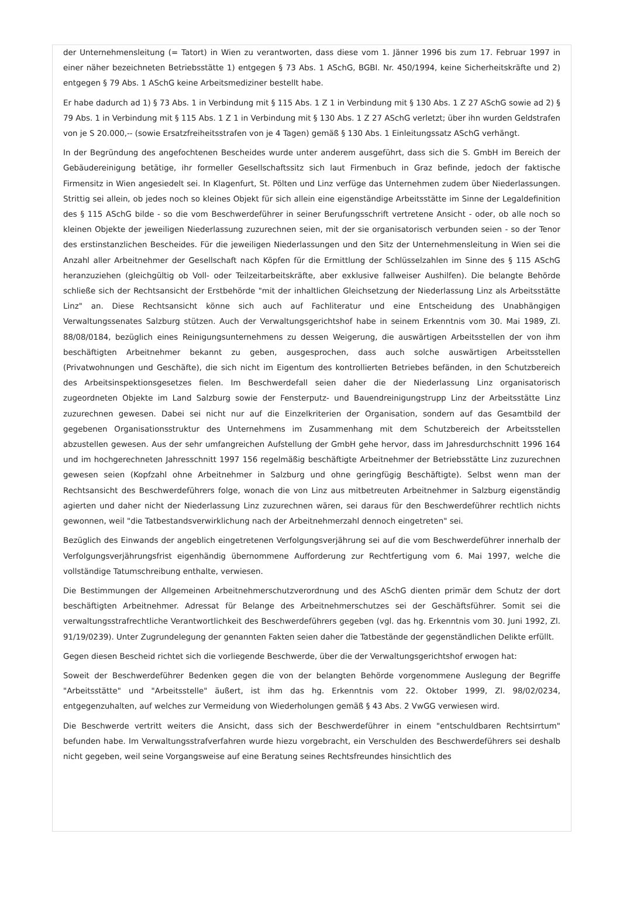der Unternehmensleitung (= Tatort) in Wien zu verantworten, dass diese vom 1. Jänner 1996 bis zum 17. Februar 1997 in einer näher bezeichneten Betriebsstätte 1) entgegen § 73 Abs. 1 ASchG, BGBl. Nr. 450/1994, keine Sicherheitskräfte und 2) entgegen § 79 Abs. 1 ASchG keine Arbeitsmediziner bestellt habe.
Er habe dadurch ad 1) § 73 Abs. 1 in Verbindung mit § 115 Abs. 1 Z 1 in Verbindung mit § 130 Abs. 1 Z 27 ASchG sowie ad 2) § 79 Abs. 1 in Verbindung mit § 115 Abs. 1 Z 1 in Verbindung mit § 130 Abs. 1 Z 27 ASchG verletzt; über ihn wurden Geldstrafen von je S 20.000,-- (sowie Ersatzfreiheitsstrafen von je 4 Tagen) gemäß § 130 Abs. 1 Einleitungssatz ASchG verhängt.
In der Begründung des angefochtenen Bescheides wurde unter anderem ausgeführt, dass sich die S. GmbH im Bereich der Gebäudereinigung betätige, ihr formeller Gesellschaftssitz sich laut Firmenbuch in Graz befinde, jedoch der faktische Firmensitz in Wien angesiedelt sei. In Klagenfurt, St. Pölten und Linz verfüge das Unternehmen zudem über Niederlassungen. Strittig sei allein, ob jedes noch so kleines Objekt für sich allein eine eigenständige Arbeitsstätte im Sinne der Legaldefinition des § 115 ASchG bilde - so die vom Beschwerdeführer in seiner Berufungsschrift vertretene Ansicht - oder, ob alle noch so kleinen Objekte der jeweiligen Niederlassung zuzurechnen seien, mit der sie organisatorisch verbunden seien - so der Tenor des erstinstanzlichen Bescheides. Für die jeweiligen Niederlassungen und den Sitz der Unternehmensleitung in Wien sei die Anzahl aller Arbeitnehmer der Gesellschaft nach Köpfen für die Ermittlung der Schlüsselzahlen im Sinne des § 115 ASchG heranzuziehen (gleichgültig ob Voll- oder Teilzeitarbeitskräfte, aber exklusive fallweiser Aushilfen). Die belangte Behörde schließe sich der Rechtsansicht der Erstbehörde "mit der inhaltlichen Gleichsetzung der Niederlassung Linz als Arbeitsstätte Linz" an. Diese Rechtsansicht könne sich auch auf Fachliteratur und eine Entscheidung des Unabhängigen Verwaltungssenates Salzburg stützen. Auch der Verwaltungsgerichtshof habe in seinem Erkenntnis vom 30. Mai 1989, Zl. 88/08/0184, bezüglich eines Reinigungsunternehmens zu dessen Weigerung, die auswärtigen Arbeitsstellen der von ihm beschäftigten Arbeitnehmer bekannt zu geben, ausgesprochen, dass auch solche auswärtigen Arbeitsstellen (Privatwohnungen und Geschäfte), die sich nicht im Eigentum des kontrollierten Betriebes befänden, in den Schutzbereich des Arbeitsinspektionsgesetzes fielen. Im Beschwerdefall seien daher die der Niederlassung Linz organisatorisch zugeordneten Objekte im Land Salzburg sowie der Fensterputz- und Bauendreinigungstrupp Linz der Arbeitsstätte Linz zuzurechnen gewesen. Dabei sei nicht nur auf die Einzelkriterien der Organisation, sondern auf das Gesamtbild der gegebenen Organisationsstruktur des Unternehmens im Zusammenhang mit dem Schutzbereich der Arbeitsstellen abzustellen gewesen. Aus der sehr umfangreichen Aufstellung der GmbH gehe hervor, dass im Jahresdurchschnitt 1996 164 und im hochgerechneten Jahresschnitt 1997 156 regelmäßig beschäftigte Arbeitnehmer der Betriebsstätte Linz zuzurechnen gewesen seien (Kopfzahl ohne Arbeitnehmer in Salzburg und ohne geringfügig Beschäftigte). Selbst wenn man der Rechtsansicht des Beschwerdeführers folge, wonach die von Linz aus mitbetreuten Arbeitnehmer in Salzburg eigenständig agierten und daher nicht der Niederlassung Linz zuzurechnen wären, sei daraus für den Beschwerdeführer rechtlich nichts gewonnen, weil "die Tatbestandsverwirklichung nach der Arbeitnehmerzahl dennoch eingetreten" sei.
Bezüglich des Einwands der angeblich eingetretenen Verfolgungsverjährung sei auf die vom Beschwerdeführer innerhalb der Verfolgungsverjährungsfrist eigenhändig übernommene Aufforderung zur Rechtfertigung vom 6. Mai 1997, welche die vollständige Tatumschreibung enthalte, verwiesen.
Die Bestimmungen der Allgemeinen Arbeitnehmerschutzverordnung und des ASchG dienten primär dem Schutz der dort beschäftigten Arbeitnehmer. Adressat für Belange des Arbeitnehmerschutzes sei der Geschäftsführer. Somit sei die verwaltungsstrafrechtliche Verantwortlichkeit des Beschwerdeführers gegeben (vgl. das hg. Erkenntnis vom 30. Juni 1992, Zl. 91/19/0239). Unter Zugrundelegung der genannten Fakten seien daher die Tatbestände der gegenständlichen Delikte erfüllt.
Gegen diesen Bescheid richtet sich die vorliegende Beschwerde, über die der Verwaltungsgerichtshof erwogen hat:
Soweit der Beschwerdeführer Bedenken gegen die von der belangten Behörde vorgenommene Auslegung der Begriffe "Arbeitsstätte" und "Arbeitsstelle" äußert, ist ihm das hg. Erkenntnis vom 22. Oktober 1999, Zl. 98/02/0234, entgegenzuhalten, auf welches zur Vermeidung von Wiederholungen gemäß § 43 Abs. 2 VwGG verwiesen wird.
Die Beschwerde vertritt weiters die Ansicht, dass sich der Beschwerdeführer in einem "entschuldbaren Rechtsirrtum" befunden habe. Im Verwaltungsstrafverfahren wurde hiezu vorgebracht, ein Verschulden des Beschwerdeführers sei deshalb nicht gegeben, weil seine Vorgangsweise auf eine Beratung seines Rechtsfreundes hinsichtlich des